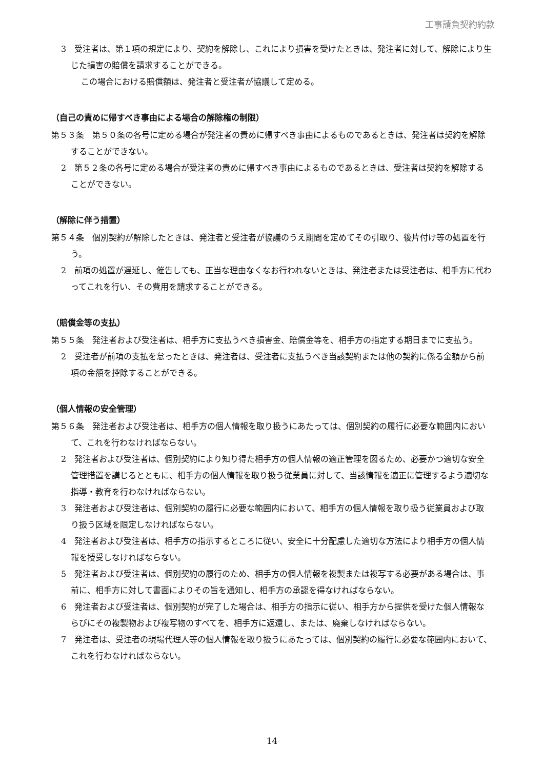工事請負契約約款
3　受注者は、第１項の規定により、契約を解除し、これにより損害を受けたときは、発注者に対して、解除により生じた損害の賠償を請求することができる。
この場合における賠償額は、発注者と受注者が協議して定める。
（自己の責めに帰すべき事由による場合の解除権の制限）
第５３条　第５０条の各号に定める場合が発注者の責めに帰すべき事由によるものであるときは、発注者は契約を解除することができない。
2　第５２条の各号に定める場合が受注者の責めに帰すべき事由によるものであるときは、受注者は契約を解除することができない。
（解除に伴う措置）
第５４条　個別契約が解除したときは、発注者と受注者が協議のうえ期間を定めてその引取り、後片付け等の処置を行う。
2　前項の処置が遅延し、催告しても、正当な理由なくなお行われないときは、発注者または受注者は、相手方に代わってこれを行い、その費用を請求することができる。
（賠償金等の支払）
第５５条　発注者および受注者は、相手方に支払うべき損害金、賠償金等を、相手方の指定する期日までに支払う。
2　受注者が前項の支払を怠ったときは、発注者は、受注者に支払うべき当該契約または他の契約に係る金額から前項の金額を控除することができる。
（個人情報の安全管理）
第５６条　発注者および受注者は、相手方の個人情報を取り扱うにあたっては、個別契約の履行に必要な範囲内において、これを行わなければならない。
2　発注者および受注者は、個別契約により知り得た相手方の個人情報の適正管理を図るため、必要かつ適切な安全管理措置を講じるとともに、相手方の個人情報を取り扱う従業員に対して、当該情報を適正に管理するよう適切な指導・教育を行わなければならない。
3　発注者および受注者は、個別契約の履行に必要な範囲内において、相手方の個人情報を取り扱う従業員および取り扱う区域を限定しなければならない。
4　発注者および受注者は、相手方の指示するところに従い、安全に十分配慮した適切な方法により相手方の個人情報を授受しなければならない。
5　発注者および受注者は、個別契約の履行のため、相手方の個人情報を複製または複写する必要がある場合は、事前に、相手方に対して書面によりその旨を通知し、相手方の承認を得なければならない。
6　発注者および受注者は、個別契約が完了した場合は、相手方の指示に従い、相手方から提供を受けた個人情報ならびにその複製物および複写物のすべてを、相手方に返還し、または、廃棄しなければならない。
7　発注者は、受注者の現場代理人等の個人情報を取り扱うにあたっては、個別契約の履行に必要な範囲内において、これを行わなければならない。
14